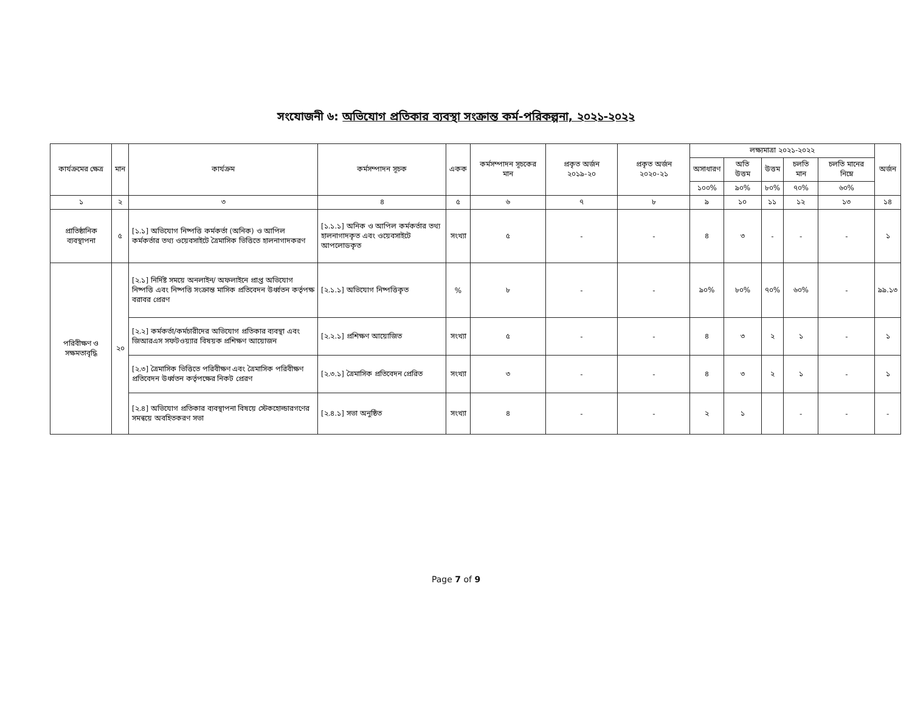সংযোজনী ৬: অভিযোগ প্রতিকার ব্যবস্থা সংক্রান্ত কর্ম-পরিকল্পনা, ২০২১-২০২২
| কার্যক্রমের ক্ষেত্র | মান | কার্যক্রম | কর্মসম্পাদন সূচক | একক | কর্মসম্পাদন সূচকের মান | প্রকৃত অর্জন ২০১৯-২০ | প্রকৃত অর্জন ২০২০-২১ | লক্ষ্যমাত্রা ২০২১-২০২২ | | | | | অর্জন |
| --- | --- | --- | --- | --- | --- | --- | --- | --- | --- | --- | --- | --- | --- |
| | | | | | | | | অসাধারণ | অতি উত্তম | উত্তম | চলতি মান | চলতি মানের নিম্নে | |
| | | | | | | | | ১০০% | ৯০% | ৮০% | ৭০% | ৬০% | |
| ১ | ২ | ৩ | ৪ | ৫ | ৬ | ৭ | ৮ | ৯ | ১০ | ১১ | ১২ | ১৩ | ১৪ |
| প্রাতিষ্ঠানিক ব্যবস্থাপনা | ৫ | [১.১] অভিযোগ নিষ্পত্তি কর্মকর্তা (অনিক) ও আপিল কর্মকর্তার তথ্য ওয়েবসাইটে ত্রৈমাসিক ভিত্তিতে হালনাগাদকরণ | [১.১.১] অনিক ও আপিল কর্মকর্তার তথ্য হালনাগাদকৃত এবং ওয়েবসাইটে আপলোডকৃত | সংখ্যা | ৫ | - | - | ৪ | ৩ | - | - | - | ১ |
| পরিবীক্ষণ ও সক্ষমতাবৃদ্ধি | ২০ | [২.১] নির্দিষ্ট সময়ে অনলাইন/ অফলাইনে প্রাপ্ত অভিযোগ নিষ্পত্তি এবং নিষ্পত্তি সংক্রান্ত মাসিক প্রতিবেদন উর্ধ্বতন কর্তৃপক্ষ বরাবর প্রেরণ | [২.১.১] অভিযোগ নিষ্পত্তিকৃত | % | ৮ | - | - | ৯০% | ৮০% | ৭০% | ৬০% | - | ৯৯.১৩ |
| | | [২.২] কর্মকর্তা/কর্মচারীদের অভিযোগ প্রতিকার ব্যবস্থা এবং জিআরএস সফটওয়্যার বিষয়ক প্রশিক্ষণ আয়োজন | [২.২.১] প্রশিক্ষণ আয়োজিত | সংখ্যা | ৫ | - | - | ৪ | ৩ | ২ | ১ | - | ১ |
| | | [২.৩] ত্রৈমাসিক ভিত্তিতে পরিবীক্ষণ এবং ত্রৈমাসিক পরিবীক্ষণ প্রতিবেদন উর্ধ্বতন কর্তৃপক্ষের নিকট প্রেরণ | [২.৩.১] ত্রৈমাসিক প্রতিবেদন প্রেরিত | সংখ্যা | ৩ | - | - | ৪ | ৩ | ২ | ১ | - | ১ |
| | | [২.৪] অভিযোগ প্রতিকার ব্যবস্থাপনা বিষয়ে স্টেকহোল্ডারগণের সমন্বয়ে অবহিতকরণ সভা | [২.৪.১] সভা অনুষ্ঠিত | সংখ্যা | ৪ | - | - | ২ | ১ | | - | - | - |
​
Page 7 of 9